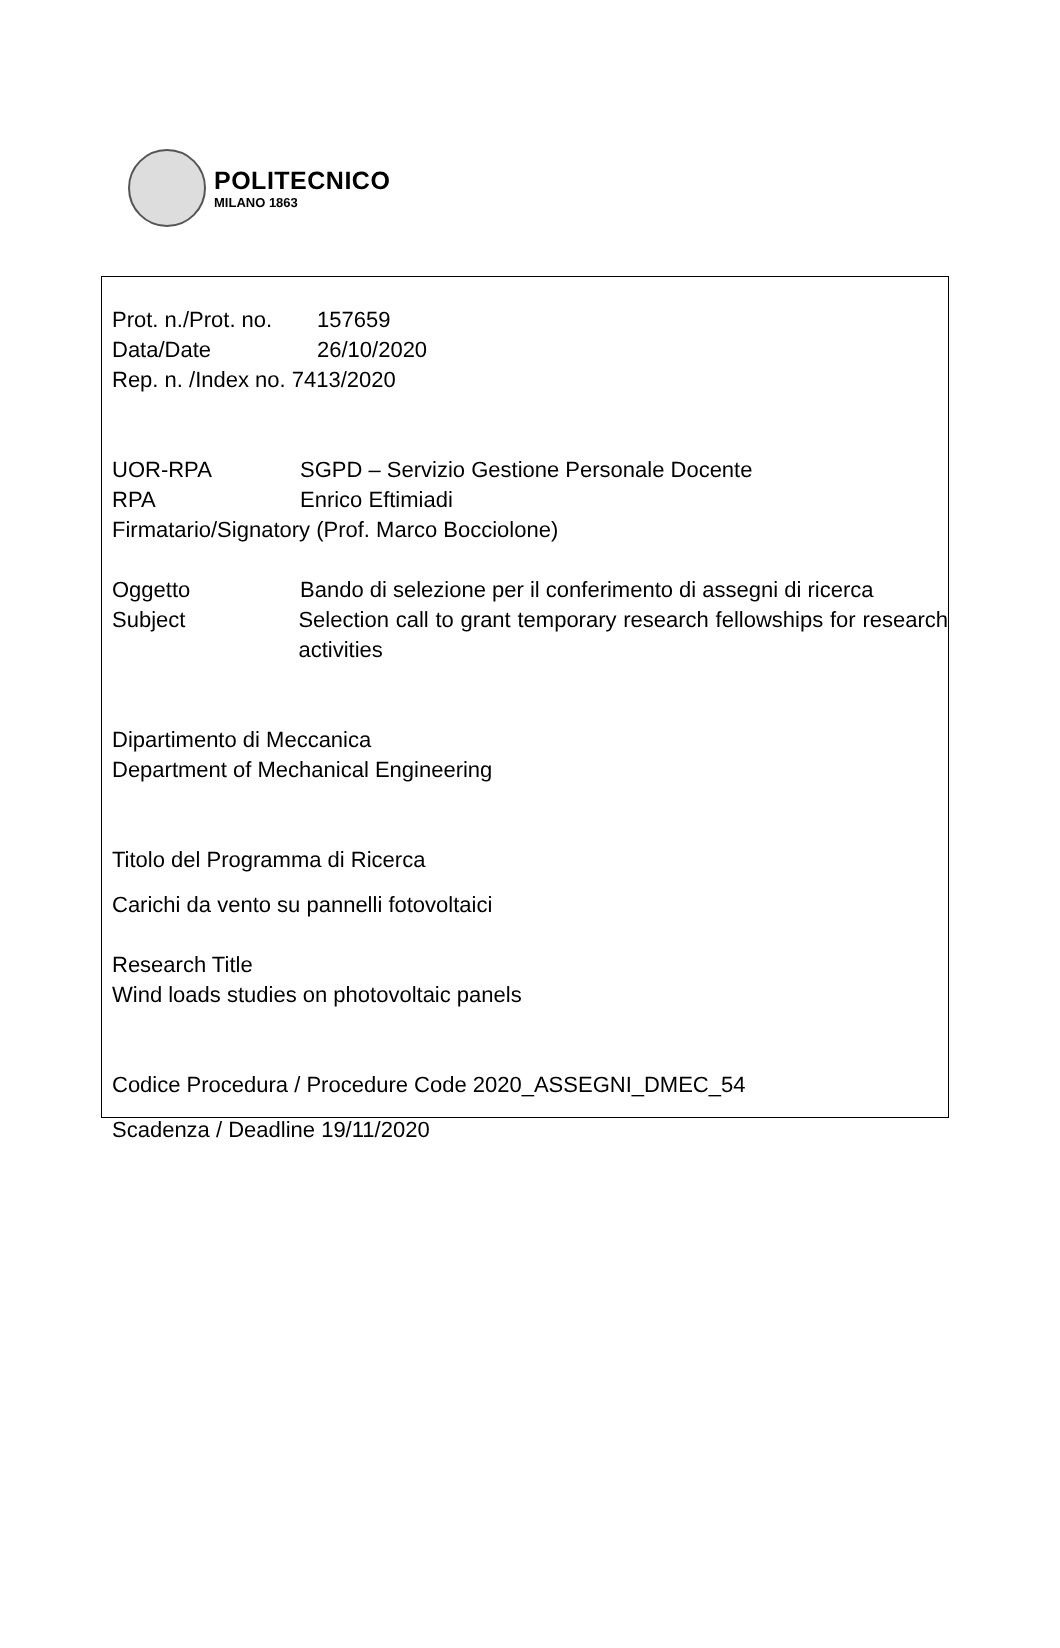POLITECNICO
MILANO 1863
Prot. n./Prot. no. 157659
Data/Date 26/10/2020
Rep. n. /Index no. 7413/2020
UOR-RPA SGPD – Servizio Gestione Personale Docente
RPA Enrico Eftimiadi
Firmatario/Signatory (Prof. Marco Bocciolone)
Oggetto Bando di selezione per il conferimento di assegni di ricerca
Subject Selection call to grant temporary research fellowships for research activities
Dipartimento di Meccanica
Department of Mechanical Engineering
Titolo del Programma di Ricerca
Carichi da vento su pannelli fotovoltaici
Research Title
Wind loads studies on photovoltaic panels
Codice Procedura / Procedure Code 2020_ASSEGNI_DMEC_54
Scadenza / Deadline 19/11/2020